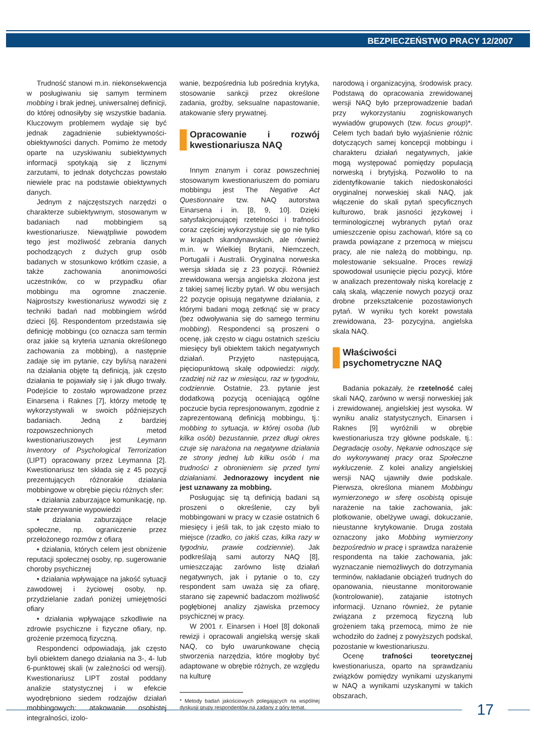BEZPIECZEŃSTWO PRACY 12/2007
Trudność stanowi m.in. niekonsekwencja w posługiwaniu się samym terminem mobbing i brak jednej, uniwersalnej definicji, do której odnosiłyby się wszystkie badania. Kluczowym problemem wydaje się być jednak zagadnienie subiektywności-obiektywności danych. Pomimo że metody oparte na uzyskiwaniu subiektywnych informacji spotykają się z licznymi zarzutami, to jednak dotychczas powstało niewiele prac na podstawie obiektywnych danych.
Jednym z najczęstszych narzędzi o charakterze subiektywnym, stosowanym w badaniach nad mobbingiem są kwestionariusze. Niewątpliwie powodem tego jest możliwość zebrania danych pochodzących z dużych grup osób badanych w stosunkowo krótkim czasie, a także zachowania anonimowości uczestników, co w przypadku ofiar mobbingu ma ogromne znaczenie. Najprostszy kwestionariusz wywodzi się z techniki badań nad mobbingiem wśród dzieci [6]. Respondentom przedstawia się definicję mobbingu (co oznacza sam termin oraz jakie są kryteria uznania określonego zachowania za mobbing), a następnie zadaje się im pytanie, czy byli/są narażeni na działania objęte tą definicją, jak często działania te pojawiały się i jak długo trwały. Podejście to zostało wprowadzone przez Einarsena i Raknes [7], którzy metodę tę wykorzystywali w swoich późniejszych badaniach. Jedną z bardziej rozpowszechnionych metod kwestionariuszowych jest Leymann Inventory of Psychological Terrorization (LIPT) opracowany przez Leymanna [2]. Kwestionariusz ten składa się z 45 pozycji prezentujących różnorakie działania mobbingowe w obrębie pięciu różnych sfer:
• działania zaburzające komunikację, np. stałe przerywanie wypowiedzi
• działania zaburzające relacje społeczne, np. ograniczenie przez przełożonego rozmów z ofiarą
• działania, których celem jest obniżenie reputacji społecznej osoby, np. sugerowanie choroby psychicznej
• działania wpływające na jakość sytuacji zawodowej i życiowej osoby, np. przydzielanie zadań poniżej umiejętności ofiary
• działania wpływające szkodliwie na zdrowie psychiczne i fizyczne ofiary, np. grożenie przemocą fizyczną.
Respondenci odpowiadają, jak często byli obiektem danego działania na 3-, 4- lub 6-punktowej skali (w zależności od wersji). Kwestionariusz LIPT został poddany analizie statystycznej i w efekcie wyodrębniono siedem rodzajów działań mobbingowych: atakowanie osobistej integralności, izolo-
wanie, bezpośrednia lub pośrednia krytyka, stosowanie sankcji przez określone zadania, groźby, seksualne napastowanie, atakowanie sfery prywatnej.
Opracowanie i rozwój kwestionariusza NAQ
Innym znanym i coraz powszechniej stosowanym kwestionariuszem do pomiaru mobbingu jest The Negative Act Questionnaire tzw. NAQ autorstwa Einarsena i in. [8, 9, 10]. Dzięki satysfakcjonującej rzetelności i trafności coraz częściej wykorzystuje się go nie tylko w krajach skandynawskich, ale również m.in. w Wielkiej Brytanii, Niemczech, Portugalii i Australii. Oryginalna norweska wersja składa się z 23 pozycji. Również zrewidowana wersja angielska złożona jest z takiej samej liczby pytań. W obu wersjach 22 pozycje opisują negatywne działania, z którymi badani mogą zetknąć się w pracy (bez odwoływania się do samego terminu mobbing). Respondenci są proszeni o ocenę, jak często w ciągu ostatnich sześciu miesięcy byli obiektem takich negatywnych działań. Przyjęto następującą, pięciopunktową skalę odpowiedzi: nigdy, rzadziej niż raz w miesiącu, raz w tygodniu, codziennie. Ostatnie, 23. pytanie jest dodatkową pozycją oceniającą ogólne poczucie bycia represjonowanym, zgodnie z zaprezentowaną definicją mobbingu, tj.: mobbing to sytuacja, w której osoba (lub kilka osób) bezustannie, przez długi okres czuje się narażona na negatywne działania ze strony jednej lub kilku osób i ma trudności z obronieniem się przed tymi działaniami. Jednorazowy incydent nie jest uznawany za mobbing.
Posługując się tą definicją badani są proszeni o określenie, czy byli mobbingowani w pracy w czasie ostatnich 6 miesięcy i jeśli tak, to jak często miało to miejsce (rzadko, co jakiś czas, kilka razy w tygodniu, prawie codziennie). Jak podkreślają sami autorzy NAQ [8], umieszczając zarówno listę działań negatywnych, jak i pytanie o to, czy respondent sam uważa się za ofiarę, starano się zapewnić badaczom możliwość pogłębionej analizy zjawiska przemocy psychicznej w pracy.
W 2001 r. Einarsen i Hoel [8] dokonali rewizji i opracowali angielską wersję skali NAQ, co było uwarunkowane chęcią stworzenia narzędzia, które mogłoby być adaptowane w obrębie różnych, ze względu na kulturę
* Metody badań jakościowych polegających na wspólnej dyskusji grupy respondentów na zadany z góry temat.
narodową i organizacyjną, środowisk pracy. Podstawą do opracowania zrewidowanej wersji NAQ było przeprowadzenie badań przy wykorzystaniu zogniskowanych wywiadów grupowych (tzw. focus group)*. Celem tych badań było wyjaśnienie różnic dotyczących samej koncepcji mobbingu i charakteru działań negatywnych, jakie mogą występować pomiędzy populacją norweską i brytyjską. Pozwoliło to na zidentyfikowanie takich niedoskonałości oryginalnej norweskiej skali NAQ, jak włączenie do skali pytań specyficznych kulturowo, brak jasności językowej i terminologicznej wybranych pytań oraz umieszczenie opisu zachowań, które są co prawda powiązane z przemocą w miejscu pracy, ale nie należą do mobbingu, np. molestowanie seksualne. Proces rewizji spowodował usunięcie pięciu pozycji, które w analizach prezentowały niską korelację z całą skalą, włączenie nowych pozycji oraz drobne przekształcenie pozostawionych pytań. W wyniku tych korekt powstała zrewidowana, 23- pozycyjna, angielska skala NAQ.
Właściwości psychometryczne NAQ
Badania pokazały, że rzetelność całej skali NAQ, zarówno w wersji norweskiej jak i zrewidowanej, angielskiej jest wysoka. W wyniku analiz statystycznych, Einarsen i Raknes [9] wyróżnili w obrębie kwestionariusza trzy główne podskale, tj.: Degradację osoby, Nękanie odnoszące się do wykonywanej pracy oraz Społeczne wykluczenie. Z kolei analizy angielskiej wersji NAQ ujawniły dwie podskale. Pierwsza, określona mianem Mobbingu wymierzonego w sferę osobistą opisuje narażenie na takie zachowania, jak: plotkowanie, obelżywe uwagi, dokuczanie, nieustanne krytykowanie. Druga została oznaczony jako Mobbing wymierzony bezpośrednio w pracę i sprawdza narażenie respondenta na takie zachowania, jak: wyznaczanie niemożliwych do dotrzymania terminów, nakładanie obciążeń trudnych do opanowania, nieustanne monitorowanie (kontrolowanie), zatajanie istotnych informacji. Uznano również, że pytanie związana z przemocą fizyczną lub grożeniem taką przemocą, mimo że nie wchodziło do żadnej z powyższych podskal, pozostanie w kwestionariuszu.
Ocenę trafności teoretycznej kwestionariusza, oparto na sprawdzaniu związków pomiędzy wynikami uzyskanymi w NAQ a wynikami uzyskanymi w takich obszarach,
17